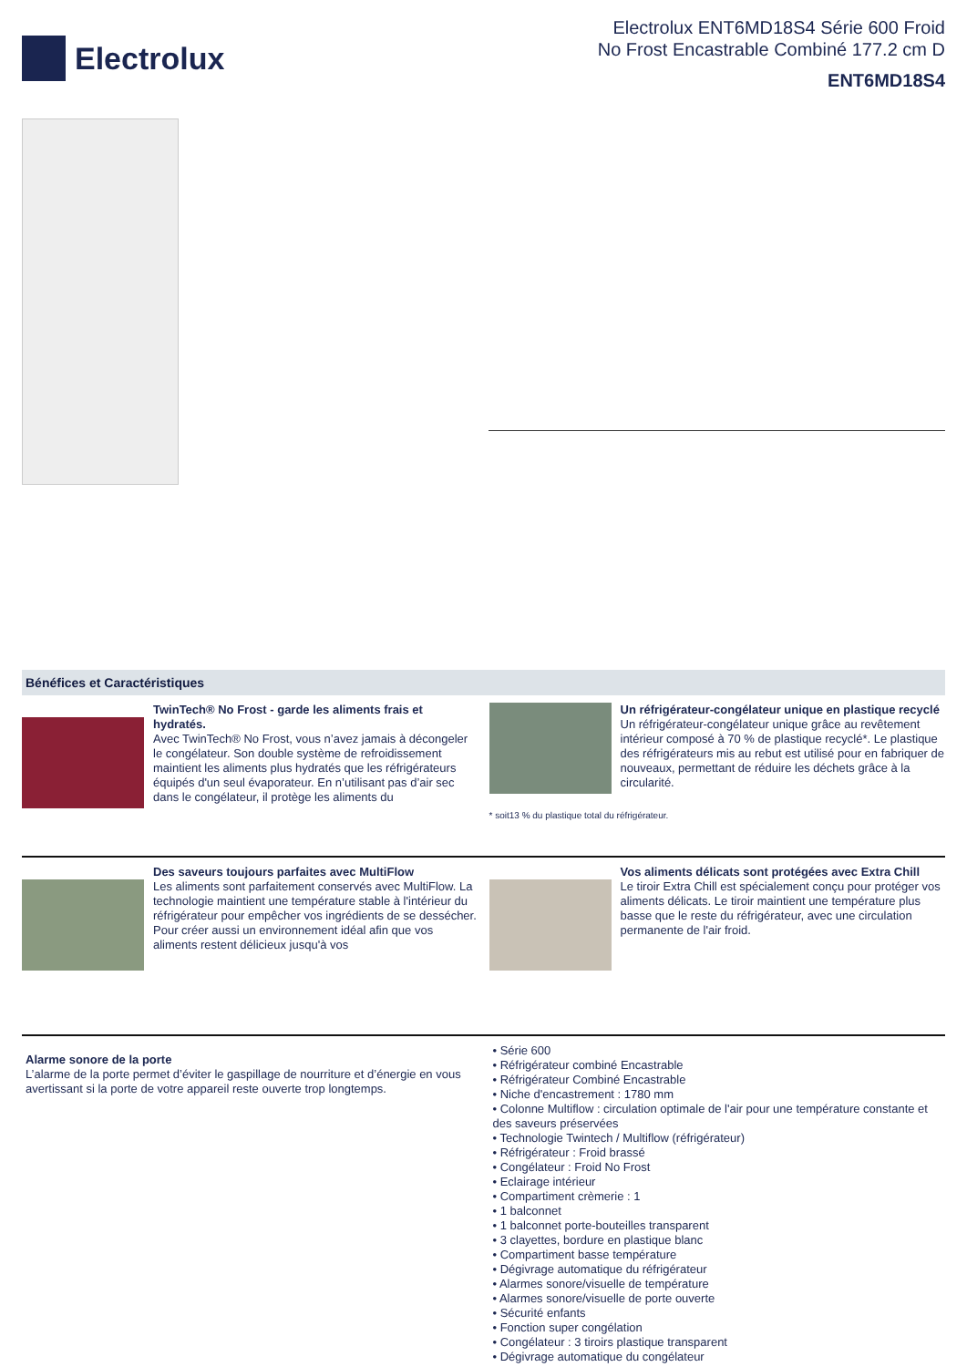Electrolux
Electrolux ENT6MD18S4 Série 600 Froid
No Frost Encastrable Combiné 177.2 cm D
ENT6MD18S4
Bénéfices et Caractéristiques
TwinTech® No Frost - garde les aliments frais et hydratés.
Avec TwinTech® No Frost, vous n’avez jamais à décongeler le congélateur. Son double système de refroidissement maintient les aliments plus hydratés que les réfrigérateurs équipés d'un seul évaporateur. En n’utilisant pas d’air sec dans le congélateur, il protège les aliments du
Un réfrigérateur-congélateur unique en plastique recyclé
Un réfrigérateur-congélateur unique grâce au revêtement intérieur composé à 70 % de plastique recyclé*. Le plastique des réfrigérateurs mis au rebut est utilisé pour en fabriquer de nouveaux, permettant de réduire les déchets grâce à la circularité.
* soit13 % du plastique total du réfrigérateur.
Des saveurs toujours parfaites avec MultiFlow
Les aliments sont parfaitement conservés avec MultiFlow. La technologie maintient une température stable à l'intérieur du réfrigérateur pour empêcher vos ingrédients de se dessécher. Pour créer aussi un environnement idéal afin que vos aliments restent délicieux jusqu'à vos
Vos aliments délicats sont protégées avec Extra Chill
Le tiroir Extra Chill est spécialement conçu pour protéger vos aliments délicats. Le tiroir maintient une température plus basse que le reste du réfrigérateur, avec une circulation permanente de l'air froid.
Alarme sonore de la porte
L’alarme de la porte permet d’éviter le gaspillage de nourriture et d’énergie en vous avertissant si la porte de votre appareil reste ouverte trop longtemps.
• Série 600
• Réfrigérateur combiné Encastrable
• Réfrigérateur Combiné Encastrable
• Niche d'encastrement : 1780 mm
• Colonne Multiflow : circulation optimale de l'air pour une température constante et des saveurs préservées
• Technologie Twintech / Multiflow (réfrigérateur)
• Réfrigérateur : Froid brassé
• Congélateur : Froid No Frost
• Eclairage intérieur
• Compartiment crèmerie : 1
• 1 balconnet
• 1 balconnet porte-bouteilles transparent
• 3 clayettes, bordure en plastique blanc
• Compartiment basse température
• Dégivrage automatique du réfrigérateur
• Alarmes sonore/visuelle de température
• Alarmes sonore/visuelle de porte ouverte
• Sécurité enfants
• Fonction super congélation
• Congélateur : 3 tiroirs plastique transparent
• Dégivrage automatique du congélateur